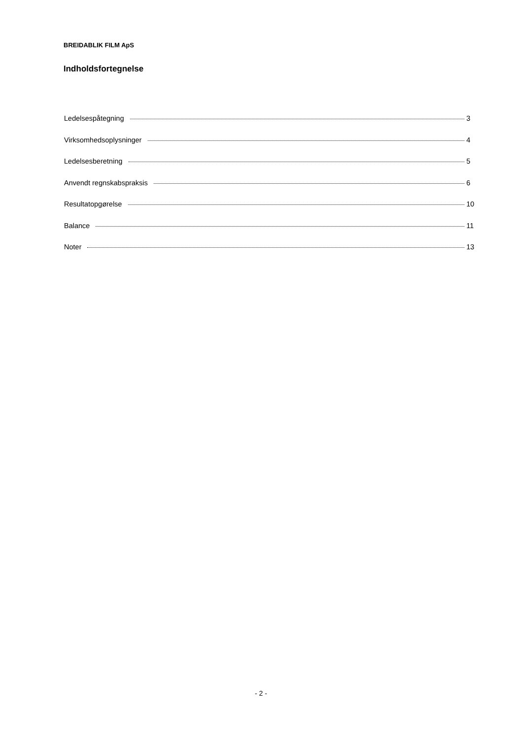BREIDABLIK FILM ApS
Indholdsfortegnelse
Ledelsespåtegning 3
Virksomhedsoplysninger 4
Ledelsesberetning 5
Anvendt regnskabspraksis 6
Resultatopgørelse 10
Balance 11
Noter 13
- 2 -